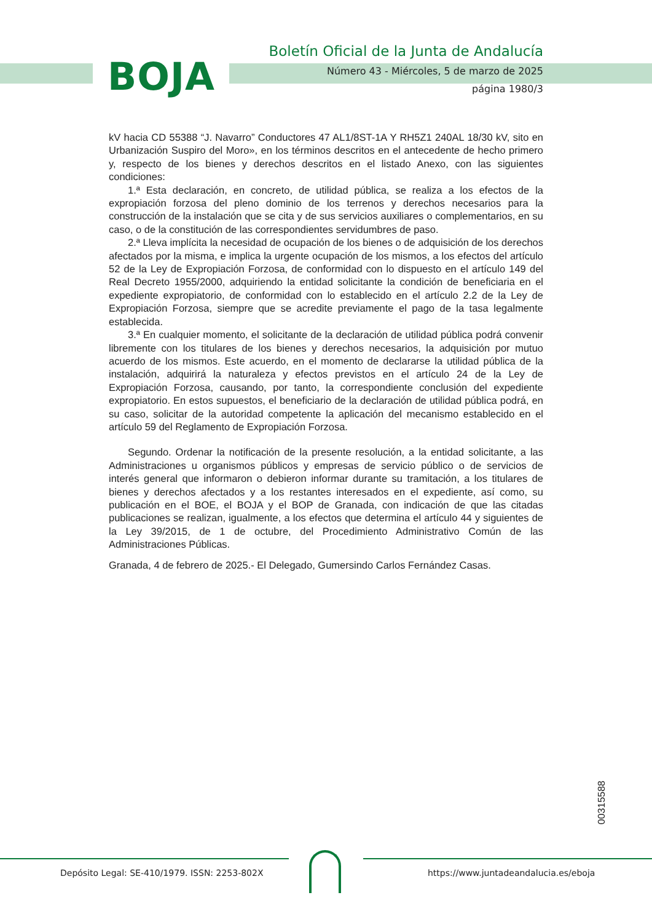BOJA
Boletín Oficial de la Junta de Andalucía
Número 43 - Miércoles, 5 de marzo de 2025
página 1980/3
kV hacia CD 55388 “J. Navarro” Conductores 47 AL1/8ST-1A Y RH5Z1 240AL 18/30 kV, sito en Urbanización Suspiro del Moro», en los términos descritos en el antecedente de hecho primero y, respecto de los bienes y derechos descritos en el listado Anexo, con las siguientes condiciones:
1.ª Esta declaración, en concreto, de utilidad pública, se realiza a los efectos de la expropiación forzosa del pleno dominio de los terrenos y derechos necesarios para la construcción de la instalación que se cita y de sus servicios auxiliares o complementarios, en su caso, o de la constitución de las correspondientes servidumbres de paso.
2.ª Lleva implícita la necesidad de ocupación de los bienes o de adquisición de los derechos afectados por la misma, e implica la urgente ocupación de los mismos, a los efectos del artículo 52 de la Ley de Expropiación Forzosa, de conformidad con lo dispuesto en el artículo 149 del Real Decreto 1955/2000, adquiriendo la entidad solicitante la condición de beneficiaria en el expediente expropiatorio, de conformidad con lo establecido en el artículo 2.2 de la Ley de Expropiación Forzosa, siempre que se acredite previamente el pago de la tasa legalmente establecida.
3.ª En cualquier momento, el solicitante de la declaración de utilidad pública podrá convenir libremente con los titulares de los bienes y derechos necesarios, la adquisición por mutuo acuerdo de los mismos. Este acuerdo, en el momento de declararse la utilidad pública de la instalación, adquirirá la naturaleza y efectos previstos en el artículo 24 de la Ley de Expropiación Forzosa, causando, por tanto, la correspondiente conclusión del expediente expropiatorio. En estos supuestos, el beneficiario de la declaración de utilidad pública podrá, en su caso, solicitar de la autoridad competente la aplicación del mecanismo establecido en el artículo 59 del Reglamento de Expropiación Forzosa.
Segundo. Ordenar la notificación de la presente resolución, a la entidad solicitante, a las Administraciones u organismos públicos y empresas de servicio público o de servicios de interés general que informaron o debieron informar durante su tramitación, a los titulares de bienes y derechos afectados y a los restantes interesados en el expediente, así como, su publicación en el BOE, el BOJA y el BOP de Granada, con indicación de que las citadas publicaciones se realizan, igualmente, a los efectos que determina el artículo 44 y siguientes de la Ley 39/2015, de 1 de octubre, del Procedimiento Administrativo Común de las Administraciones Públicas.
Granada, 4 de febrero de 2025.- El Delegado, Gumersindo Carlos Fernández Casas.
00315588
Depósito Legal: SE-410/1979. ISSN: 2253-802X
https://www.juntadeandalucia.es/eboja